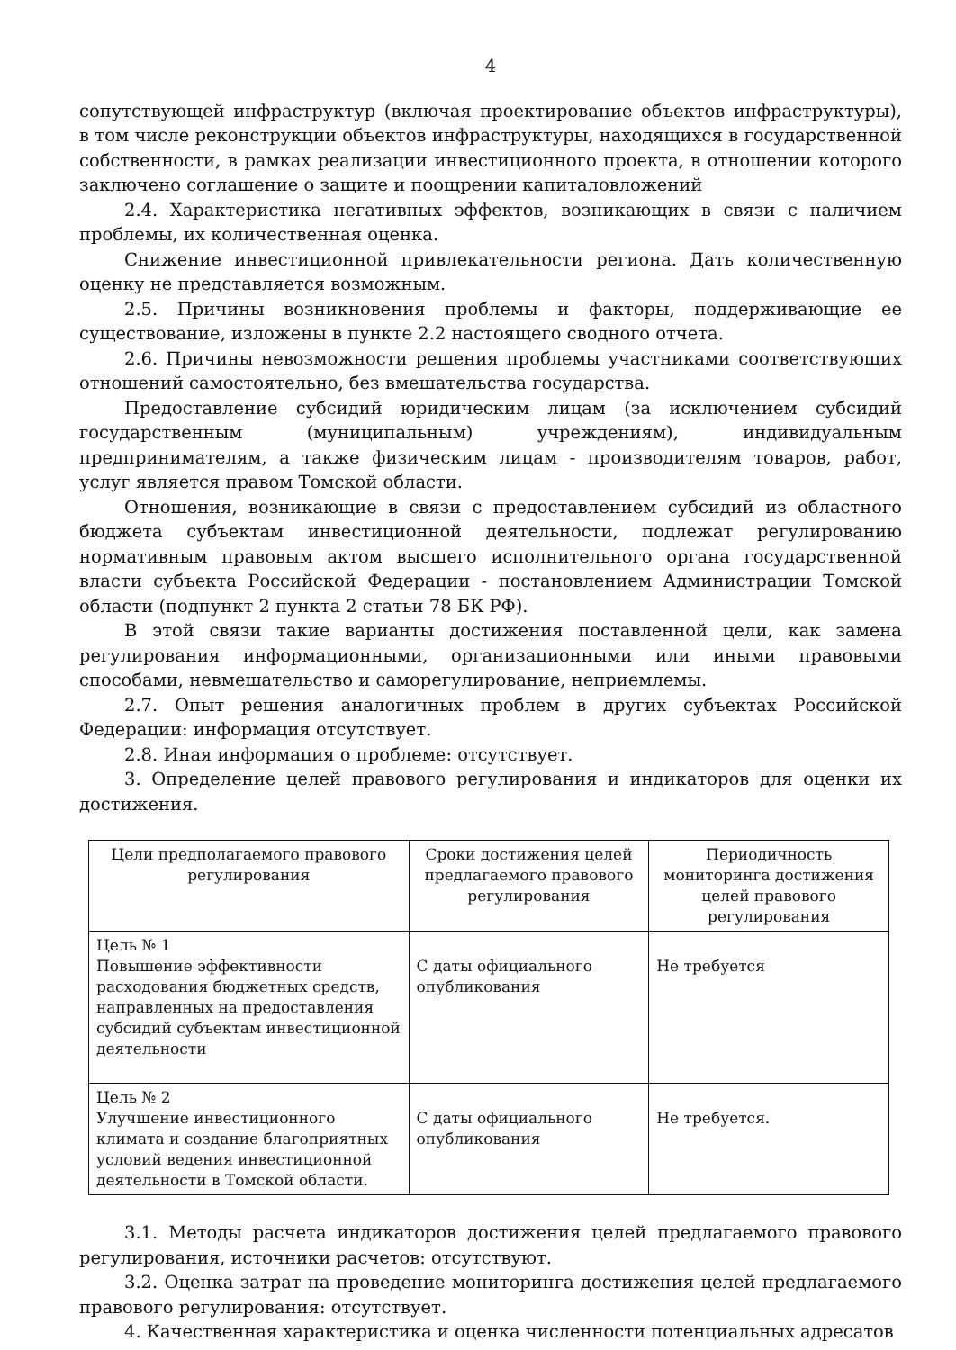4
сопутствующей инфраструктур (включая проектирование объектов инфраструктуры), в том числе реконструкции объектов инфраструктуры, находящихся в государственной собственности, в рамках реализации инвестиционного проекта, в отношении которого заключено соглашение о защите и поощрении капиталовложений
2.4. Характеристика негативных эффектов, возникающих в связи с наличием проблемы, их количественная оценка.
Снижение инвестиционной привлекательности региона. Дать количественную оценку не представляется возможным.
2.5. Причины возникновения проблемы и факторы, поддерживающие ее существование, изложены в пункте 2.2 настоящего сводного отчета.
2.6. Причины невозможности решения проблемы участниками соответствующих отношений самостоятельно, без вмешательства государства.
Предоставление субсидий юридическим лицам (за исключением субсидий государственным (муниципальным) учреждениям), индивидуальным предпринимателям, а также физическим лицам - производителям товаров, работ, услуг является правом Томской области.
Отношения, возникающие в связи с предоставлением субсидий из областного бюджета субъектам инвестиционной деятельности, подлежат регулированию нормативным правовым актом высшего исполнительного органа государственной власти субъекта Российской Федерации - постановлением Администрации Томской области (подпункт 2 пункта 2 статьи 78 БК РФ).
В этой связи такие варианты достижения поставленной цели, как замена регулирования информационными, организационными или иными правовыми способами, невмешательство и саморегулирование, неприемлемы.
2.7. Опыт решения аналогичных проблем в других субъектах Российской Федерации: информация отсутствует.
2.8. Иная информация о проблеме: отсутствует.
3. Определение целей правового регулирования и индикаторов для оценки их достижения.
| Цели предполагаемого правового регулирования | Сроки достижения целей предлагаемого правового регулирования | Периодичность мониторинга достижения целей правового регулирования |
| --- | --- | --- |
| Цель № 1 Повышение эффективности расходования бюджетных средств, направленных на предоставления субсидий субъектам инвестиционной деятельности | С даты официального опубликования | Не требуется |
| Цель № 2 Улучшение инвестиционного климата и создание благоприятных условий ведения инвестиционной деятельности в Томской области. | С даты официального опубликования | Не требуется. |
3.1. Методы расчета индикаторов достижения целей предлагаемого правового регулирования, источники расчетов: отсутствуют.
3.2. Оценка затрат на проведение мониторинга достижения целей предлагаемого правового регулирования: отсутствует.
4. Качественная характеристика и оценка численности потенциальных адресатов